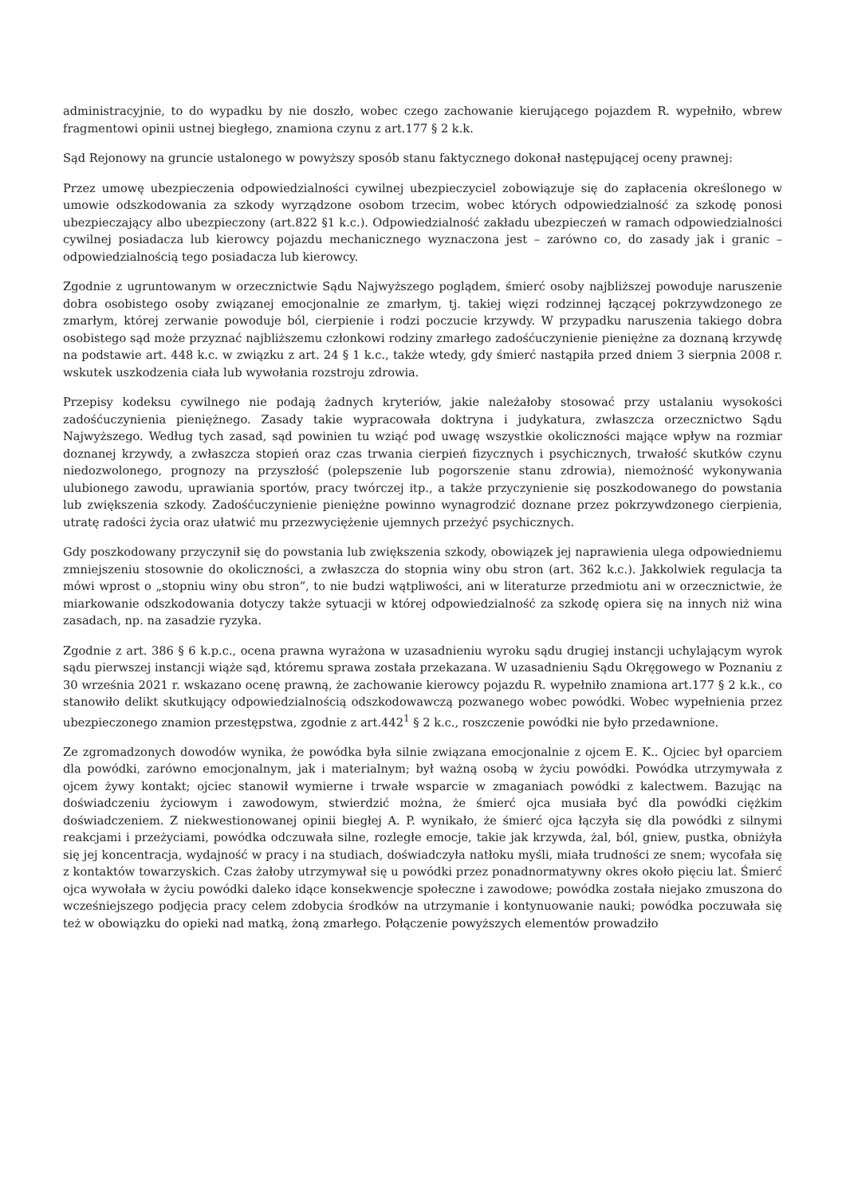administracyjnie, to do wypadku by nie doszło, wobec czego zachowanie kierującego pojazdem R. wypełniło, wbrew fragmentowi opinii ustnej biegłego, znamiona czynu z art.177 § 2 k.k.
Sąd Rejonowy na gruncie ustalonego w powyższy sposób stanu faktycznego dokonał następującej oceny prawnej:
Przez umowę ubezpieczenia odpowiedzialności cywilnej ubezpieczyciel zobowiązuje się do zapłacenia określonego w umowie odszkodowania za szkody wyrządzone osobom trzecim, wobec których odpowiedzialność za szkodę ponosi ubezpieczający albo ubezpieczony (art.822 §1 k.c.). Odpowiedzialność zakładu ubezpieczeń w ramach odpowiedzialności cywilnej posiadacza lub kierowcy pojazdu mechanicznego wyznaczona jest – zarówno co, do zasady jak i granic – odpowiedzialnością tego posiadacza lub kierowcy.
Zgodnie z ugruntowanym w orzecznictwie Sądu Najwyższego poglądem, śmierć osoby najbliższej powoduje naruszenie dobra osobistego osoby związanej emocjonalnie ze zmarłym, tj. takiej więzi rodzinnej łączącej pokrzywdzonego ze zmarłym, której zerwanie powoduje ból, cierpienie i rodzi poczucie krzywdy. W przypadku naruszenia takiego dobra osobistego sąd może przyznać najbliższemu członkowi rodziny zmarłego zadośćuczynienie pieniężne za doznaną krzywdę na podstawie art. 448 k.c. w związku z art. 24 § 1 k.c., także wtedy, gdy śmierć nastąpiła przed dniem 3 sierpnia 2008 r. wskutek uszkodzenia ciała lub wywołania rozstroju zdrowia.
Przepisy kodeksu cywilnego nie podają żadnych kryteriów, jakie należałoby stosować przy ustalaniu wysokości zadośćuczynienia pieniężnego. Zasady takie wypracowała doktryna i judykatura, zwłaszcza orzecznictwo Sądu Najwyższego. Według tych zasad, sąd powinien tu wziąć pod uwagę wszystkie okoliczności mające wpływ na rozmiar doznanej krzywdy, a zwłaszcza stopień oraz czas trwania cierpień fizycznych i psychicznych, trwałość skutków czynu niedozwolonego, prognozy na przyszłość (polepszenie lub pogorszenie stanu zdrowia), niemożność wykonywania ulubionego zawodu, uprawiania sportów, pracy twórczej itp., a także przyczynienie się poszkodowanego do powstania lub zwiększenia szkody. Zadośćuczynienie pieniężne powinno wynagrodzić doznane przez pokrzywdzonego cierpienia, utratę radości życia oraz ułatwić mu przezwyciężenie ujemnych przeżyć psychicznych.
Gdy poszkodowany przyczynił się do powstania lub zwiększenia szkody, obowiązek jej naprawienia ulega odpowiedniemu zmniejszeniu stosownie do okoliczności, a zwłaszcza do stopnia winy obu stron (art. 362 k.c.). Jakkolwiek regulacja ta mówi wprost o „stopniu winy obu stron”, to nie budzi wątpliwości, ani w literaturze przedmiotu ani w orzecznictwie, że miarkowanie odszkodowania dotyczy także sytuacji w której odpowiedzialność za szkodę opiera się na innych niż wina zasadach, np. na zasadzie ryzyka.
Zgodnie z art. 386 § 6 k.p.c., ocena prawna wyrażona w uzasadnieniu wyroku sądu drugiej instancji uchylającym wyrok sądu pierwszej instancji wiąże sąd, któremu sprawa została przekazana. W uzasadnieniu Sądu Okręgowego w Poznaniu z 30 września 2021 r. wskazano ocenę prawną, że zachowanie kierowcy pojazdu R. wypełniło znamiona art.177 § 2 k.k., co stanowiło delikt skutkujący odpowiedzialnością odszkodowawczą pozwanego wobec powódki. Wobec wypełnienia przez ubezpieczonego znamion przestępstwa, zgodnie z art.442<sup>1</sup> § 2 k.c., roszczenie powódki nie było przedawnione.
Ze zgromadzonych dowodów wynika, że powódka była silnie związana emocjonalnie z ojcem E. K.. Ojciec był oparciem dla powódki, zarówno emocjonalnym, jak i materialnym; był ważną osobą w życiu powódki. Powódka utrzymywała z ojcem żywy kontakt; ojciec stanowił wymierne i trwałe wsparcie w zmaganiach powódki z kalectwem. Bazując na doświadczeniu życiowym i zawodowym, stwierdzić można, że śmierć ojca musiała być dla powódki ciężkim doświadczeniem. Z niekwestionowanej opinii biegłej A. P. wynikało, że śmierć ojca łączyła się dla powódki z silnymi reakcjami i przeżyciami, powódka odczuwała silne, rozległe emocje, takie jak krzywda, żal, ból, gniew, pustka, obniżyła się jej koncentracja, wydajność w pracy i na studiach, doświadczyła natłoku myśli, miała trudności ze snem; wycofała się z kontaktów towarzyskich. Czas żałoby utrzymywał się u powódki przez ponadnormatywny okres około pięciu lat. Śmierć ojca wywołała w życiu powódki daleko idące konsekwencje społeczne i zawodowe; powódka została niejako zmuszona do wcześniejszego podjęcia pracy celem zdobycia środków na utrzymanie i kontynuowanie nauki; powódka poczuwała się też w obowiązku do opieki nad matką, żoną zmarłego. Połączenie powyższych elementów prowadziło